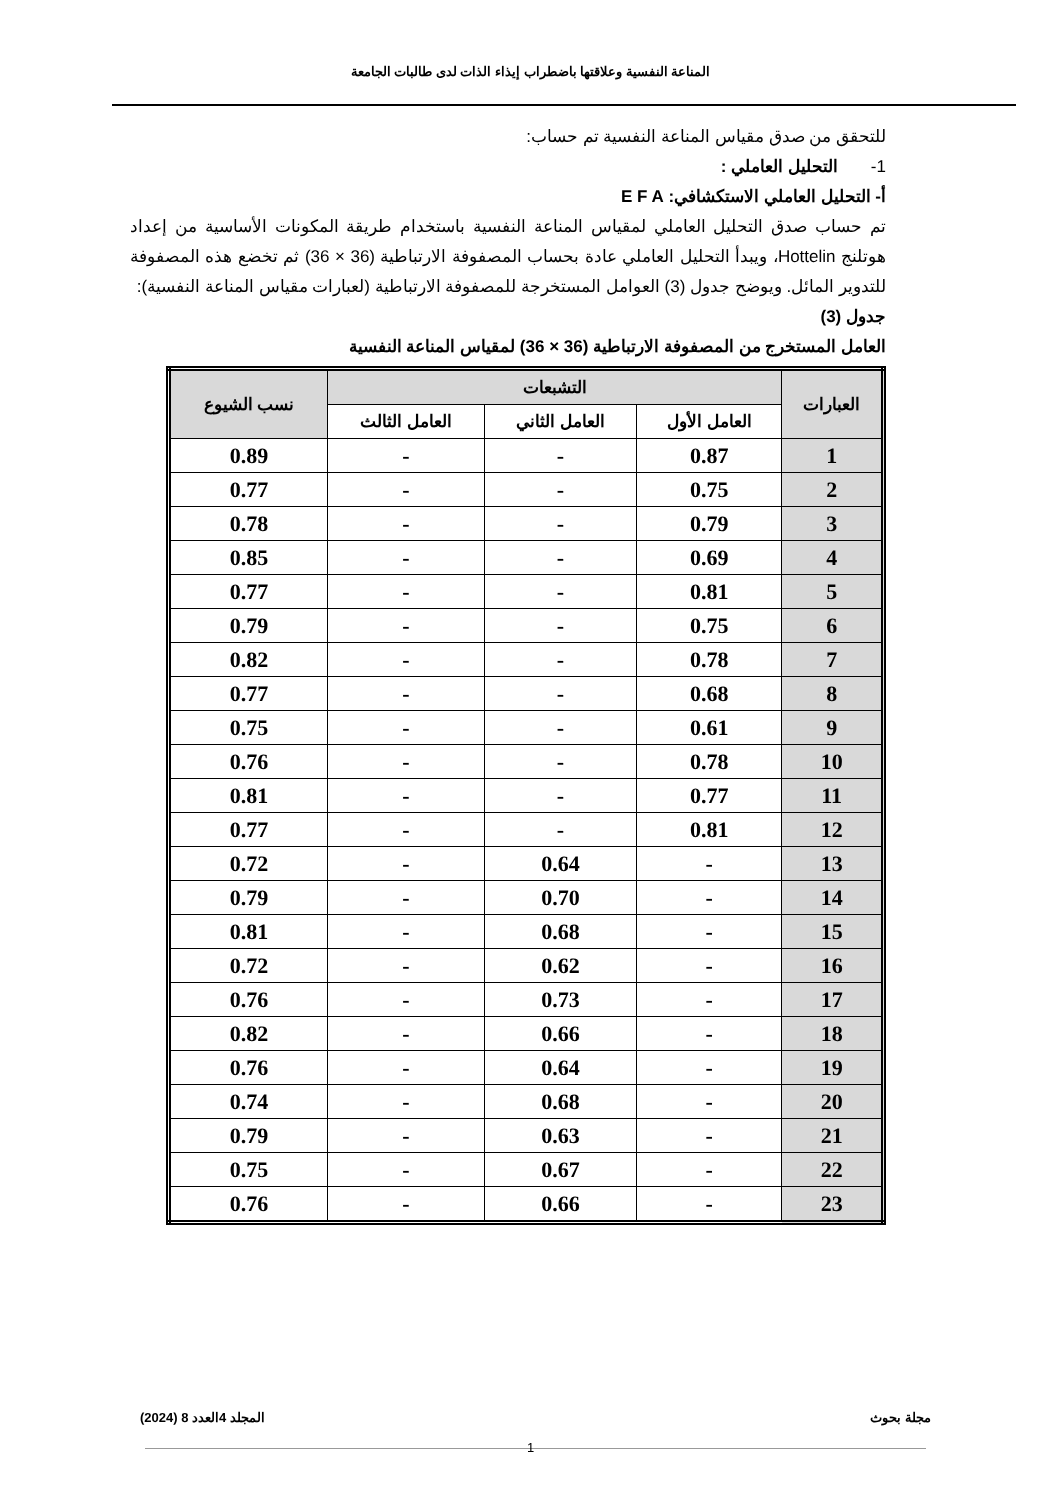المناعة النفسية وعلاقتها باضطراب إيذاء الذات لدى طالبات الجامعة
للتحقق من صدق مقياس المناعة النفسية تم حساب:
1- التحليل العاملي :
أ- التحليل العاملي الاستكشافي: E F A
تم حساب صدق التحليل العاملي لمقياس المناعة النفسية باستخدام طريقة المكونات الأساسية من إعداد هوتلنج Hottelin، ويبدأ التحليل العاملي عادة بحساب المصفوفة الارتباطية (36 × 36) ثم تخضع هذه المصفوفة للتدوير المائل. ويوضح جدول (3) العوامل المستخرجة للمصفوفة الارتباطية (لعبارات مقياس المناعة النفسية):
جدول (3)
العامل المستخرج من المصفوفة الارتباطية (36 × 36) لمقياس المناعة النفسية
| العبارات | التشبعات | | | نسب الشيوع |
| --- | --- | --- | --- | --- |
| | العامل الأول | العامل الثاني | العامل الثالث | |
| 1 | 0.87 | - | - | 0.89 |
| 2 | 0.75 | - | - | 0.77 |
| 3 | 0.79 | - | - | 0.78 |
| 4 | 0.69 | - | - | 0.85 |
| 5 | 0.81 | - | - | 0.77 |
| 6 | 0.75 | - | - | 0.79 |
| 7 | 0.78 | - | - | 0.82 |
| 8 | 0.68 | - | - | 0.77 |
| 9 | 0.61 | - | - | 0.75 |
| 10 | 0.78 | - | - | 0.76 |
| 11 | 0.77 | - | - | 0.81 |
| 12 | 0.81 | - | - | 0.77 |
| 13 | - | 0.64 | - | 0.72 |
| 14 | - | 0.70 | - | 0.79 |
| 15 | - | 0.68 | - | 0.81 |
| 16 | - | 0.62 | - | 0.72 |
| 17 | - | 0.73 | - | 0.76 |
| 18 | - | 0.66 | - | 0.82 |
| 19 | - | 0.64 | - | 0.76 |
| 20 | - | 0.68 | - | 0.74 |
| 21 | - | 0.63 | - | 0.79 |
| 22 | - | 0.67 | - | 0.75 |
| 23 | - | 0.66 | - | 0.76 |
مجلة بحوث المجلد 4العدد 8 (2024)
1